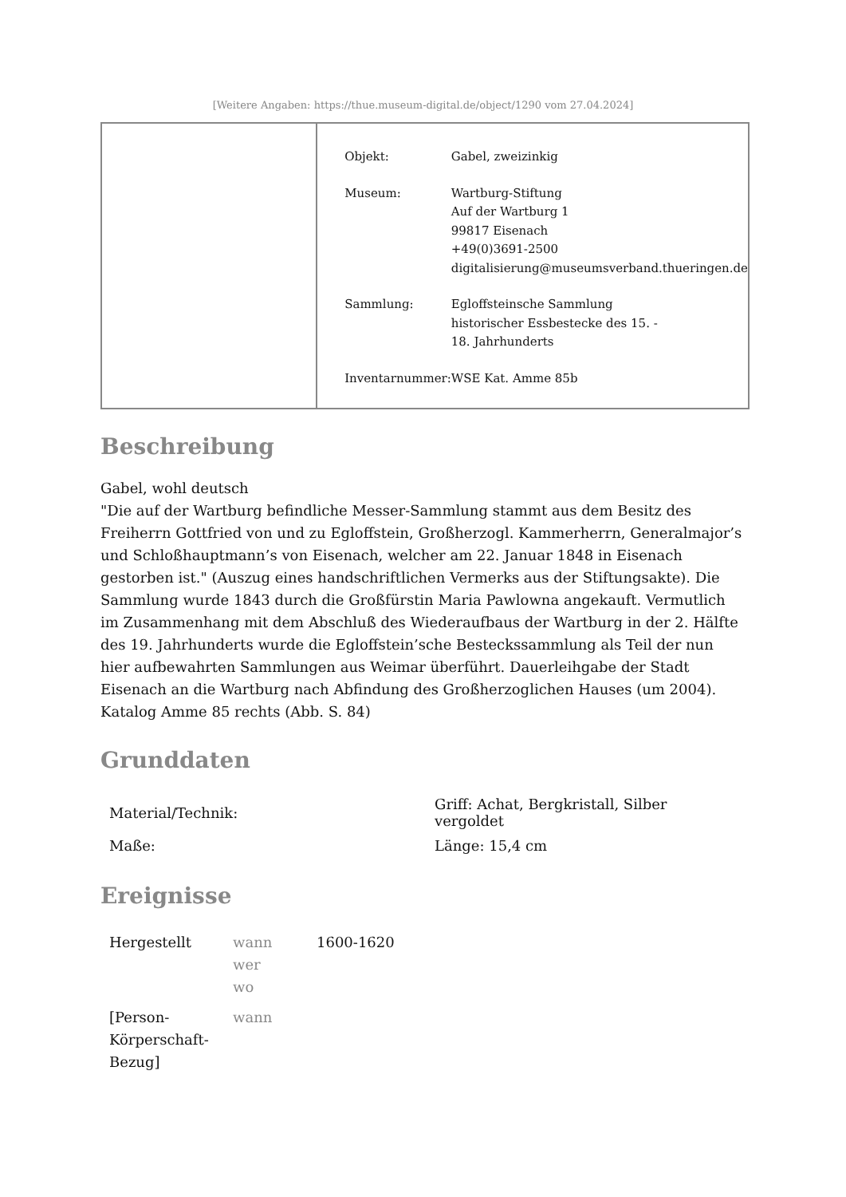[Weitere Angaben: https://thue.museum-digital.de/object/1290 vom 27.04.2024]
| Objekt: | Gabel, zweizinkig |
| Museum: | Wartburg-Stiftung Auf der Wartburg 1 99817 Eisenach +49(0)3691-2500 digitalisierung@museumsverband.thueringen.de |
| Sammlung: | Egloffsteinsche Sammlung historischer Essbestecke des 15. - 18. Jahrhunderts |
| Inventarnummer: | WSE Kat. Amme 85b |
Beschreibung
Gabel, wohl deutsch
"Die auf der Wartburg befindliche Messer-Sammlung stammt aus dem Besitz des Freiherrn Gottfried von und zu Egloffstein, Großherzogl. Kammerherrn, Generalmajor’s und Schloßhauptmann’s von Eisenach, welcher am 22. Januar 1848 in Eisenach gestorben ist." (Auszug eines handschriftlichen Vermerks aus der Stiftungsakte). Die Sammlung wurde 1843 durch die Großfürstin Maria Pawlowna angekauft. Vermutlich im Zusammenhang mit dem Abschluß des Wiederaufbaus der Wartburg in der 2. Hälfte des 19. Jahrhunderts wurde die Egloffstein’sche Besteckssammlung als Teil der nun hier aufbewahrten Sammlungen aus Weimar überführt. Dauerleihgabe der Stadt Eisenach an die Wartburg nach Abfindung des Großherzoglichen Hauses (um 2004).
Katalog Amme 85 rechts (Abb. S. 84)
Grunddaten
| Material/Technik: | Griff: Achat, Bergkristall, Silber vergoldet |
| Maße: | Länge: 15,4 cm |
Ereignisse
| Hergestellt | wann wer wo | 1600-1620 |
| [Person- Körperschaft- Bezug] | wann | |